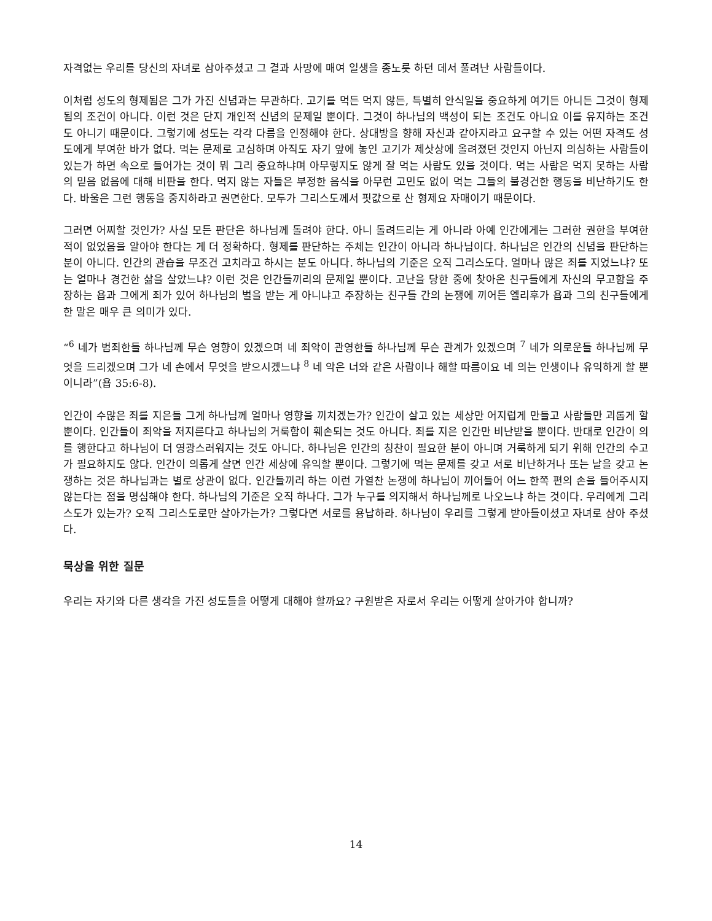자격없는 우리를 당신의 자녀로 삼아주셨고 그 결과 사망에 매여 일생을 종노릇 하던 데서 풀려난 사람들이다.
이처럼 성도의 형제됨은 그가 가진 신념과는 무관하다. 고기를 먹든 먹지 않든, 특별히 안식일을 중요하게 여기든 아니든 그것이 형제됨의 조건이 아니다. 이런 것은 단지 개인적 신념의 문제일 뿐이다. 그것이 하나님의 백성이 되는 조건도 아니요 이를 유지하는 조건도 아니기 때문이다. 그렇기에 성도는 각각 다름을 인정해야 한다. 상대방을 향해 자신과 같아지라고 요구할 수 있는 어떤 자격도 성도에게 부여한 바가 없다. 먹는 문제로 고심하며 아직도 자기 앞에 놓인 고기가 제삿상에 올려졌던 것인지 아닌지 의심하는 사람들이 있는가 하면 속으로 들어가는 것이 뭐 그리 중요하냐며 아무렇지도 않게 잘 먹는 사람도 있을 것이다. 먹는 사람은 먹지 못하는 사람의 믿음 없음에 대해 비판을 한다. 먹지 않는 자들은 부정한 음식을 아무런 고민도 없이 먹는 그들의 불경건한 행동을 비난하기도 한다. 바울은 그런 행동을 중지하라고 권면한다. 모두가 그리스도께서 핏값으로 산 형제요 자매이기 때문이다.
그러면 어찌할 것인가? 사실 모든 판단은 하나님께 돌려야 한다. 아니 돌려드리는 게 아니라 아예 인간에게는 그러한 권한을 부여한 적이 없었음을 알아야 한다는 게 더 정확하다. 형제를 판단하는 주체는 인간이 아니라 하나님이다. 하나님은 인간의 신념을 판단하는 분이 아니다. 인간의 관습을 무조건 고치라고 하시는 분도 아니다. 하나님의 기준은 오직 그리스도다. 얼마나 많은 죄를 지었느냐? 또는 얼마나 경건한 삶을 살았느냐? 이런 것은 인간들끼리의 문제일 뿐이다. 고난을 당한 중에 찾아온 친구들에게 자신의 무고함을 주장하는 욥과 그에게 죄가 있어 하나님의 벌을 받는 게 아니냐고 주장하는 친구들 간의 논쟁에 끼어든 엘리후가 욥과 그의 친구들에게 한 말은 매우 큰 의미가 있다.
“<sup>6</sup> 네가 범죄한들 하나님께 무슨 영향이 있겠으며 네 죄악이 관영한들 하나님께 무슨 관계가 있겠으며 <sup>7</sup> 네가 의로운들 하나님께 무엇을 드리겠으며 그가 네 손에서 무엇을 받으시겠느냐 <sup>8</sup> 네 악은 너와 같은 사람이나 해할 따름이요 네 의는 인생이나 유익하게 할 뿐이니라”(욥 35:6-8).
인간이 수많은 죄를 지은들 그게 하나님께 얼마나 영향을 끼치겠는가? 인간이 살고 있는 세상만 어지럽게 만들고 사람들만 괴롭게 할 뿐이다. 인간들이 죄악을 저지른다고 하나님의 거룩함이 훼손되는 것도 아니다. 죄를 지은 인간만 비난받을 뿐이다. 반대로 인간이 의를 행한다고 하나님이 더 영광스러워지는 것도 아니다. 하나님은 인간의 칭찬이 필요한 분이 아니며 거룩하게 되기 위해 인간의 수고가 필요하지도 않다. 인간이 의롭게 살면 인간 세상에 유익할 뿐이다. 그렇기에 먹는 문제를 갖고 서로 비난하거나 또는 날을 갖고 논쟁하는 것은 하나님과는 별로 상관이 없다. 인간들끼리 하는 이런 가열찬 논쟁에 하나님이 끼어들어 어느 한쪽 편의 손을 들어주시지 않는다는 점을 명심해야 한다. 하나님의 기준은 오직 하나다. 그가 누구를 의지해서 하나님께로 나오느냐 하는 것이다. 우리에게 그리스도가 있는가? 오직 그리스도로만 살아가는가? 그렇다면 서로를 용납하라. 하나님이 우리를 그렇게 받아들이셨고 자녀로 삼아 주셨다.
묵상을 위한 질문
우리는 자기와 다른 생각을 가진 성도들을 어떻게 대해야 할까요? 구원받은 자로서 우리는 어떻게 살아가야 합니까?
14